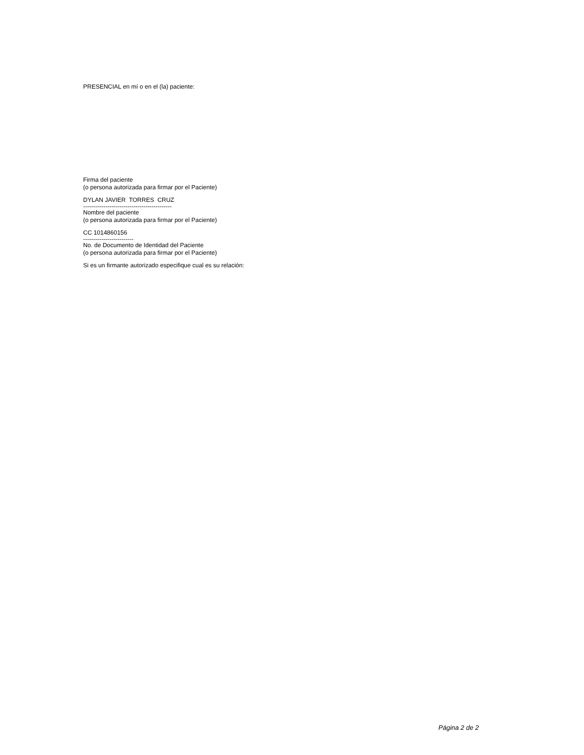PRESENCIAL en mí o en el (la) paciente:
Firma del paciente
(o persona autorizada para firmar por el Paciente)
DYLAN JAVIER TORRES CRUZ
--------------------------------------------
Nombre del paciente
(o persona autorizada para firmar por el Paciente)
CC 1014860156
-------------------------
No. de Documento de Identidad del Paciente
(o persona autorizada para firmar por el Paciente)
Si es un firmante autorizado especifique cual es su relación:
Página 2 de 2